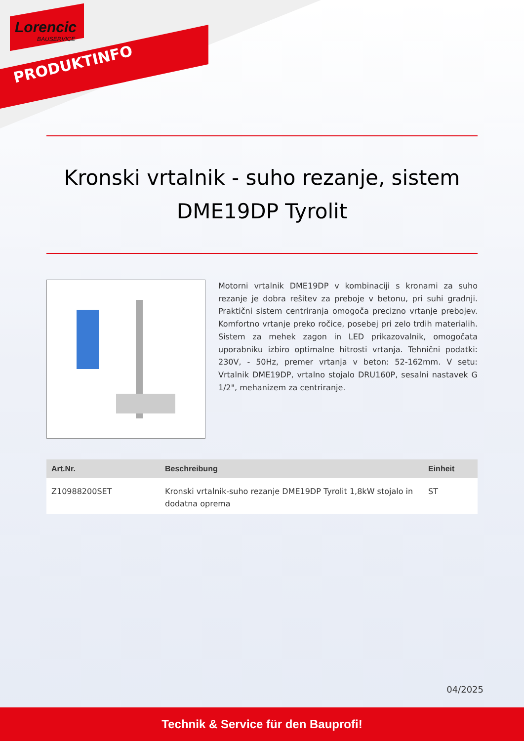Lorencic
BAUSERVICE
PRODUKTINFO
Kronski vrtalnik - suho rezanje, sistem DME19DP Tyrolit
Motorni vrtalnik DME19DP v kombinaciji s kronami za suho rezanje je dobra rešitev za preboje v betonu, pri suhi gradnji. Praktični sistem centriranja omogoča precizno vrtanje prebojev. Komfortno vrtanje preko ročice, posebej pri zelo trdih materialih. Sistem za mehek zagon in LED prikazovalnik, omogočata uporabniku izbiro optimalne hitrosti vrtanja. Tehnični podatki: 230V, - 50Hz, premer vrtanja v beton: 52-162mm. V setu: Vrtalnik DME19DP, vrtalno stojalo DRU160P, sesalni nastavek G 1/2", mehanizem za centriranje.
| Art.Nr. | Beschreibung | Einheit |
| --- | --- | --- |
| Z10988200SET | Kronski vrtalnik-suho rezanje DME19DP Tyrolit 1,8kW stojalo in dodatna oprema | ST |
04/2025
Technik & Service für den Bauprofi!